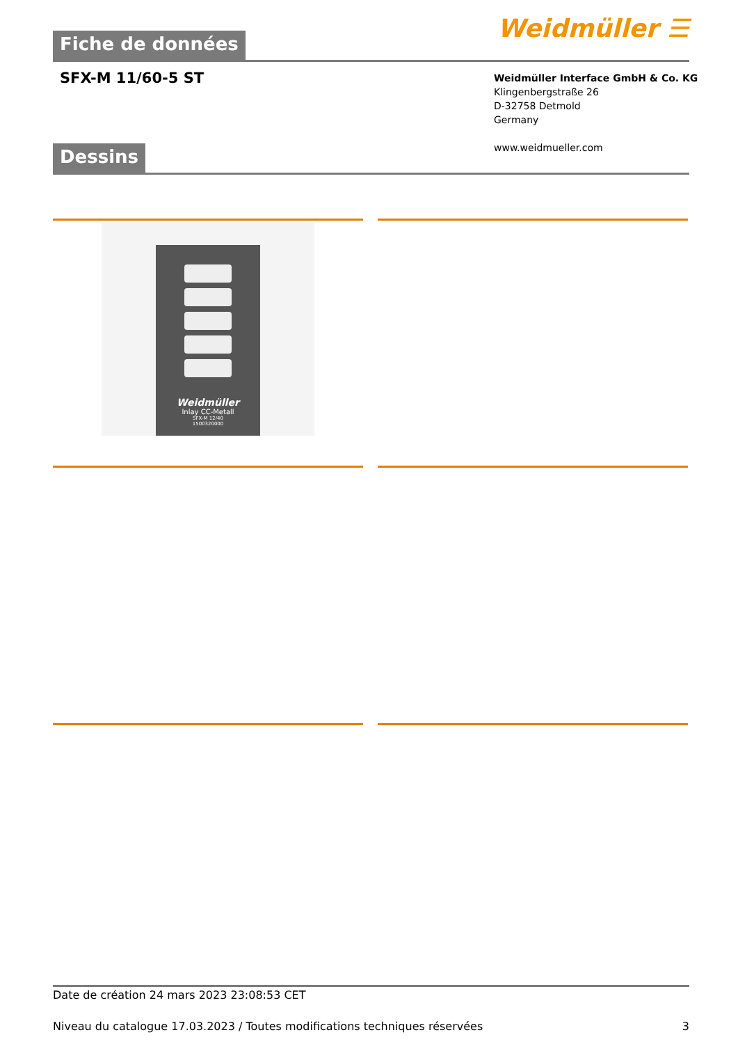Fiche de données Weidmüller ☰
SFX-M 11/60-5 ST
Weidmüller Interface GmbH & Co. KG
Klingenbergstraße 26
D-32758 Detmold
Germany
www.weidmueller.com
Dessins
Weidmüller
Inlay CC-Metall
SFX-M 12/40
1500320000
Date de création 24 mars 2023 23:08:53 CET
Niveau du catalogue 17.03.2023 / Toutes modifications techniques réservées 3